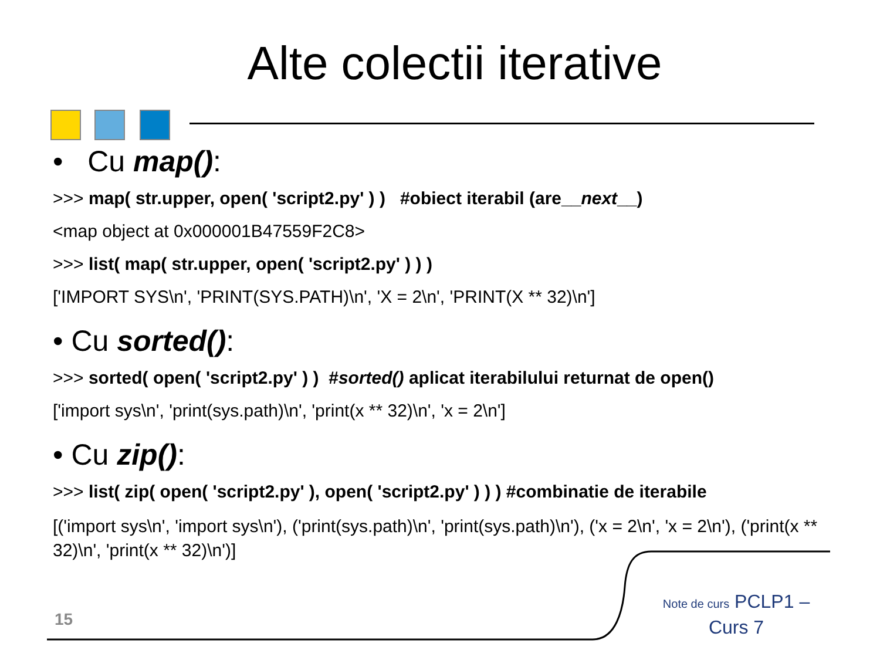Alte colectii iterative
• Cu map():
>>> map( str.upper, open( 'script2.py' ) ) #obiect iterabil (are__next__)
<map object at 0x000001B47559F2C8>
>>> list( map( str.upper, open( 'script2.py' ) ) )
['IMPORT SYS\n', 'PRINT(SYS.PATH)\n', 'X = 2\n', 'PRINT(X ** 32)\n']
• Cu sorted():
>>> sorted( open( 'script2.py' ) ) #sorted() aplicat iterabilului returnat de open()
['import sys\n', 'print(sys.path)\n', 'print(x ** 32)\n', 'x = 2\n']
• Cu zip():
>>> list( zip( open( 'script2.py' ), open( 'script2.py' ) ) ) #combinatie de iterabile
[('import sys\n', 'import sys\n'), ('print(sys.path)\n', 'print(sys.path)\n'), ('x = 2\n', 'x = 2\n'), ('print(x ** 32)\n', 'print(x ** 32)\n')]
15
Note de curs PCLP1 – Curs 7